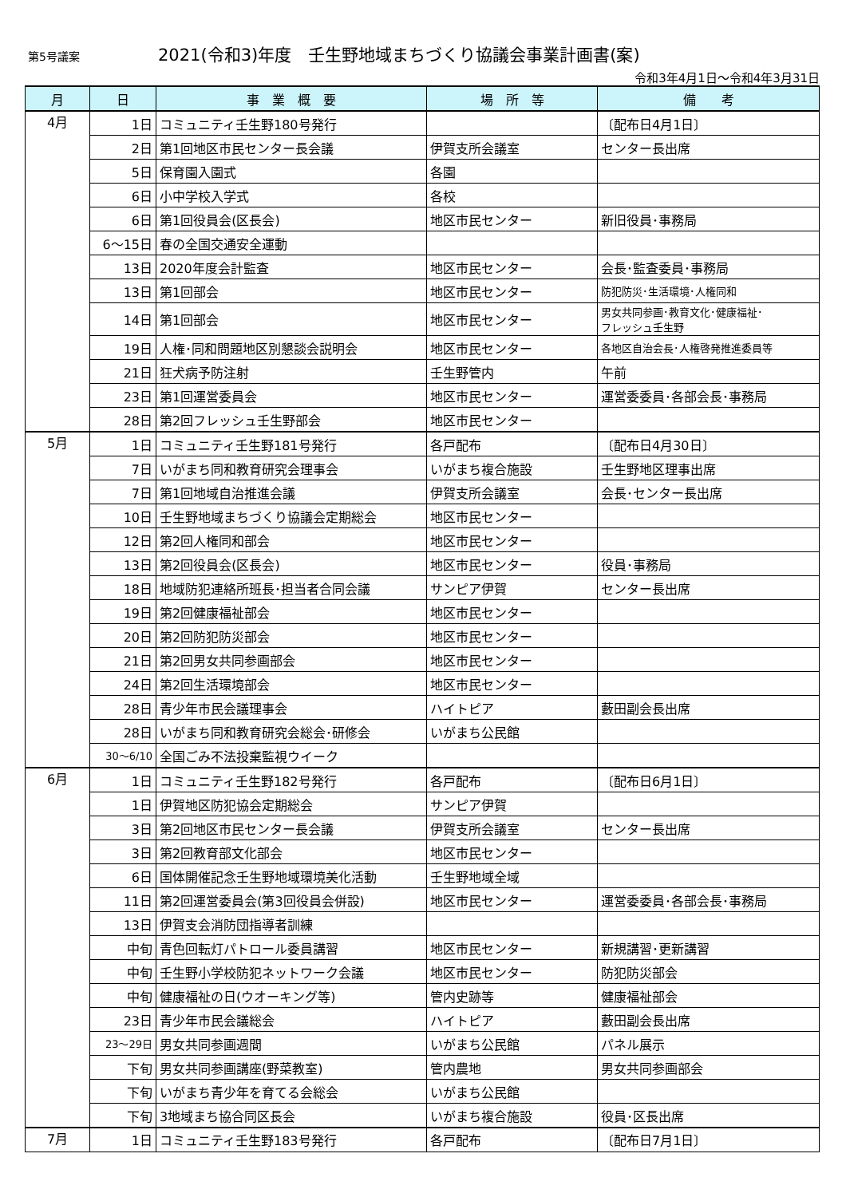第5号議案
2021(令和3)年度　壬生野地域まちづくり協議会事業計画書(案)
令和3年4月1日～令和4年3月31日
| 月 | 日 | 事 業 概 要 | 場 所 等 | 備 考 |
| --- | --- | --- | --- | --- |
| 4月 | 1日 | コミュニティ壬生野180号発行 | | 〔配布日4月1日〕 |
| | 2日 | 第1回地区市民センター長会議 | 伊賀支所会議室 | センター長出席 |
| | 5日 | 保育園入園式 | 各園 | |
| | 6日 | 小中学校入学式 | 各校 | |
| | 6日 | 第1回役員会(区長会) | 地区市民センター | 新旧役員･事務局 |
| | 6～15日 | 春の全国交通安全運動 | | |
| | 13日 | 2020年度会計監査 | 地区市民センター | 会長･監査委員･事務局 |
| | 13日 | 第1回部会 | 地区市民センター | 防犯防災･生活環境･人権同和 |
| | 14日 | 第1回部会 | 地区市民センター | 男女共同参画･教育文化･健康福祉･ フレッシュ壬生野 |
| | 19日 | 人権･同和問題地区別懇談会説明会 | 地区市民センター | 各地区自治会長･人権啓発推進委員等 |
| | 21日 | 狂犬病予防注射 | 壬生野管内 | 午前 |
| | 23日 | 第1回運営委員会 | 地区市民センター | 運営委委員･各部会長･事務局 |
| | 28日 | 第2回フレッシュ壬生野部会 | 地区市民センター | |
| 5月 | 1日 | コミュニティ壬生野181号発行 | 各戸配布 | 〔配布日4月30日〕 |
| | 7日 | いがまち同和教育研究会理事会 | いがまち複合施設 | 壬生野地区理事出席 |
| | 7日 | 第1回地域自治推進会議 | 伊賀支所会議室 | 会長･センター長出席 |
| | 10日 | 壬生野地域まちづくり協議会定期総会 | 地区市民センター | |
| | 12日 | 第2回人権同和部会 | 地区市民センター | |
| | 13日 | 第2回役員会(区長会) | 地区市民センター | 役員･事務局 |
| | 18日 | 地域防犯連絡所班長･担当者合同会議 | サンピア伊賀 | センター長出席 |
| | 19日 | 第2回健康福祉部会 | 地区市民センター | |
| | 20日 | 第2回防犯防災部会 | 地区市民センター | |
| | 21日 | 第2回男女共同参画部会 | 地区市民センター | |
| | 24日 | 第2回生活環境部会 | 地区市民センター | |
| | 28日 | 青少年市民会議理事会 | ハイトピア | 藪田副会長出席 |
| | 28日 | いがまち同和教育研究会総会･研修会 | いがまち公民館 | |
| | 30～6/10 | 全国ごみ不法投棄監視ウイーク | | |
| 6月 | 1日 | コミュニティ壬生野182号発行 | 各戸配布 | 〔配布日6月1日〕 |
| | 1日 | 伊賀地区防犯協会定期総会 | サンピア伊賀 | |
| | 3日 | 第2回地区市民センター長会議 | 伊賀支所会議室 | センター長出席 |
| | 3日 | 第2回教育部文化部会 | 地区市民センター | |
| | 6日 | 国体開催記念壬生野地域環境美化活動 | 壬生野地域全域 | |
| | 11日 | 第2回運営委員会(第3回役員会併設) | 地区市民センター | 運営委委員･各部会長･事務局 |
| | 13日 | 伊賀支会消防団指導者訓練 | | |
| | 中旬 | 青色回転灯パトロール委員講習 | 地区市民センター | 新規講習･更新講習 |
| | 中旬 | 壬生野小学校防犯ネットワーク会議 | 地区市民センター | 防犯防災部会 |
| | 中旬 | 健康福祉の日(ウオーキング等) | 管内史跡等 | 健康福祉部会 |
| | 23日 | 青少年市民会議総会 | ハイトピア | 藪田副会長出席 |
| | 23～29日 | 男女共同参画週間 | いがまち公民館 | パネル展示 |
| | 下旬 | 男女共同参画講座(野菜教室) | 管内農地 | 男女共同参画部会 |
| | 下旬 | いがまち青少年を育てる会総会 | いがまち公民館 | |
| | 下旬 | 3地域まち協合同区長会 | いがまち複合施設 | 役員･区長出席 |
| 7月 | 1日 | コミュニティ壬生野183号発行 | 各戸配布 | 〔配布日7月1日〕 |